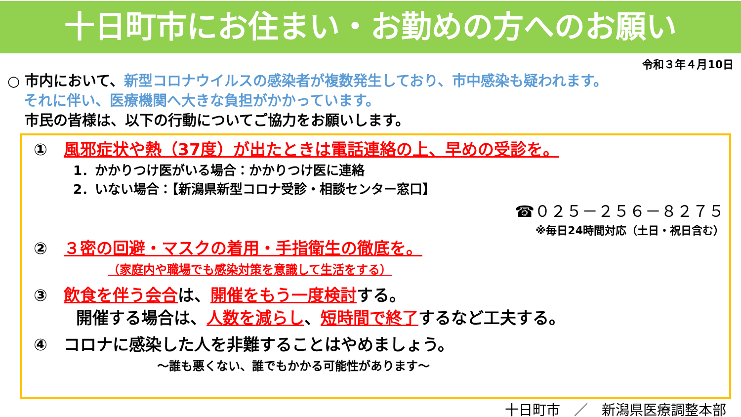十日町市にお住まい・お勤めの方へのお願い
令和３年４月10日
○ 市内において、新型コロナウイルスの感染者が複数発生しており、市中感染も疑われます。
それに伴い、医療機関へ大きな負担がかかっています。
市民の皆様は、以下の行動についてご協力をお願いします。
①　風邪症状や熱（37度）が出たときは電話連絡の上、早めの受診を。
1．かかりつけ医がいる場合：かかりつけ医に連絡
2．いない場合：【新潟県新型コロナ受診・相談センター窓口】
☎０２５－２５６－８２７５
※毎日24時間対応（土日・祝日含む）
②　３密の回避・マスクの着用・手指衛生の徹底を。
（家庭内や職場でも感染対策を意識して生活をする）
③　飲食を伴う会合は、開催をもう一度検討する。
開催する場合は、人数を減らし、短時間で終了するなど工夫する。
④　コロナに感染した人を非難することはやめましょう。
～誰も悪くない、誰でもかかる可能性があります～
十日町市　／　新潟県医療調整本部